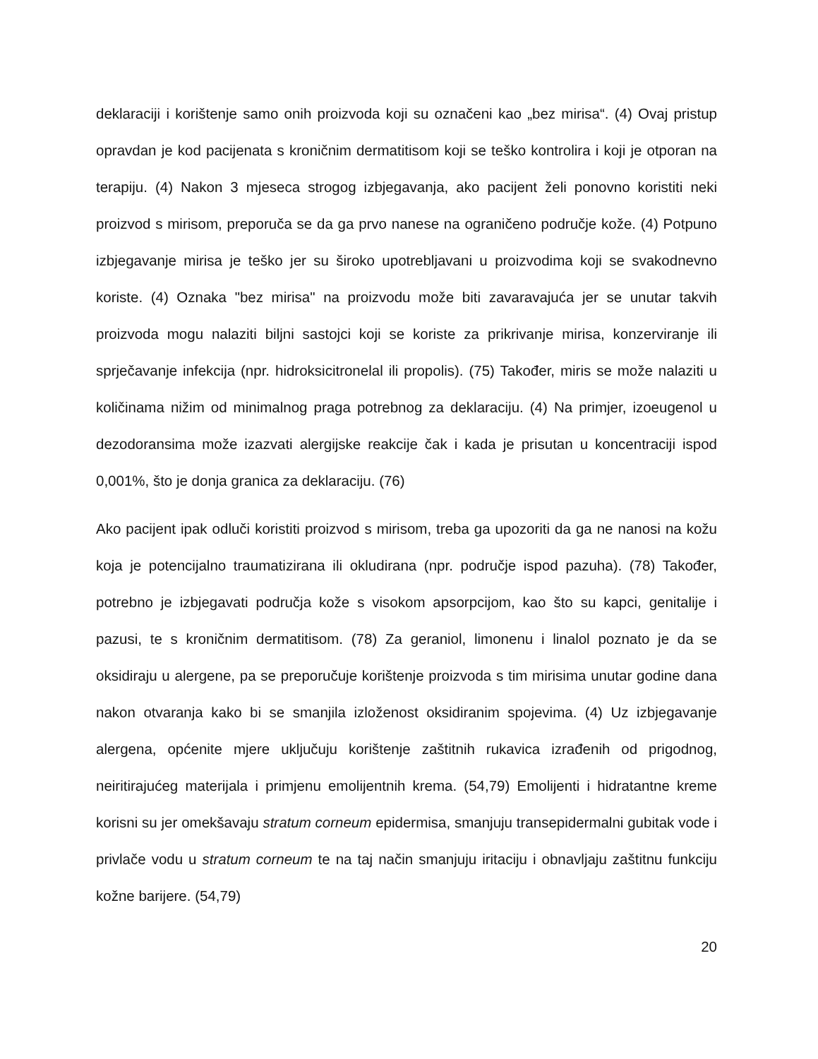deklaraciji i korištenje samo onih proizvoda koji su označeni kao „bez mirisa“. (4) Ovaj pristup opravdan je kod pacijenata s kroničnim dermatitisom koji se teško kontrolira i koji je otporan na terapiju. (4) Nakon 3 mjeseca strogog izbjegavanja, ako pacijent želi ponovno koristiti neki proizvod s mirisom, preporuča se da ga prvo nanese na ograničeno područje kože. (4) Potpuno izbjegavanje mirisa je teško jer su široko upotrebljavani u proizvodima koji se svakodnevno koriste. (4) Oznaka "bez mirisa" na proizvodu može biti zavaravajuća jer se unutar takvih proizvoda mogu nalaziti biljni sastojci koji se koriste za prikrivanje mirisa, konzerviranje ili sprječavanje infekcija (npr. hidroksicitronelal ili propolis). (75) Također, miris se može nalaziti u količinama nižim od minimalnog praga potrebnog za deklaraciju. (4) Na primjer, izoeugenol u dezodoransima može izazvati alergijske reakcije čak i kada je prisutan u koncentraciji ispod 0,001%, što je donja granica za deklaraciju. (76)
Ako pacijent ipak odluči koristiti proizvod s mirisom, treba ga upozoriti da ga ne nanosi na kožu koja je potencijalno traumatizirana ili okludirana (npr. područje ispod pazuha). (78) Također, potrebno je izbjegavati područja kože s visokom apsorpcijom, kao što su kapci, genitalije i pazusi, te s kroničnim dermatitisom. (78) Za geraniol, limonenu i linalol poznato je da se oksidiraju u alergene, pa se preporučuje korištenje proizvoda s tim mirisima unutar godine dana nakon otvaranja kako bi se smanjila izloženost oksidiranim spojevima. (4) Uz izbjegavanje alergena, općenite mjere uključuju korištenje zaštitnih rukavica izrađenih od prigodnog, neiritirajućeg materijala i primjenu emolijentnih krema. (54,79) Emolijenti i hidratantne kreme korisni su jer omekšavaju stratum corneum epidermisa, smanjuju transepidermalni gubitak vode i privlače vodu u stratum corneum te na taj način smanjuju iritaciju i obnavljaju zaštitnu funkciju kožne barijere. (54,79)
20